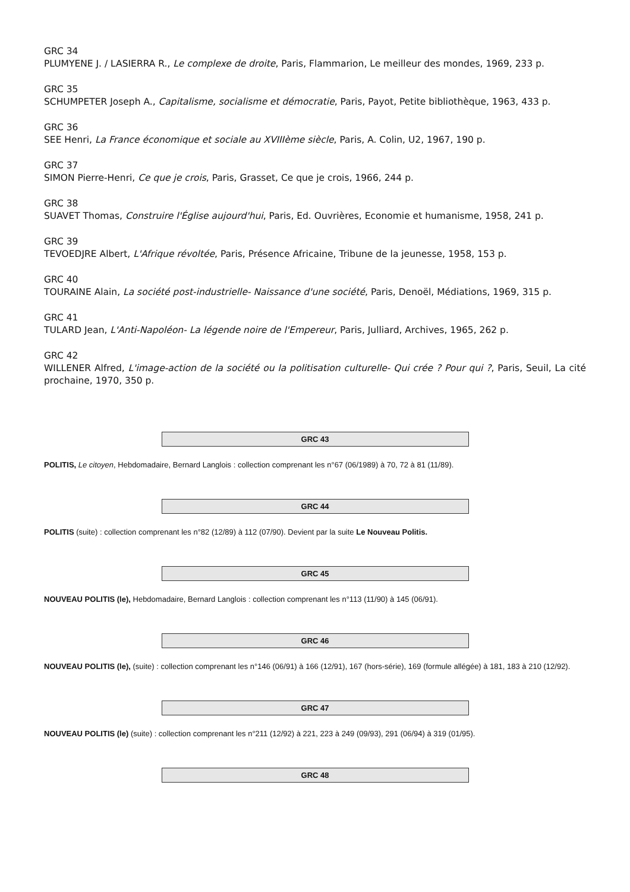GRC 34
PLUMYENE J. / LASIERRA R., Le complexe de droite, Paris, Flammarion, Le meilleur des mondes, 1969, 233 p.
GRC 35
SCHUMPETER Joseph A., Capitalisme, socialisme et démocratie, Paris, Payot, Petite bibliothèque, 1963, 433 p.
GRC 36
SEE Henri, La France économique et sociale au XVIIIème siècle, Paris, A. Colin, U2, 1967, 190 p.
GRC 37
SIMON Pierre-Henri, Ce que je crois, Paris, Grasset, Ce que je crois, 1966, 244 p.
GRC 38
SUAVET Thomas, Construire l'Église aujourd'hui, Paris, Ed. Ouvrières, Economie et humanisme, 1958, 241 p.
GRC 39
TEVOEDJRE Albert, L'Afrique révoltée, Paris, Présence Africaine, Tribune de la jeunesse, 1958, 153 p.
GRC 40
TOURAINE Alain, La société post-industrielle- Naissance d'une société, Paris, Denoël, Médiations, 1969, 315 p.
GRC 41
TULARD Jean, L'Anti-Napoléon- La légende noire de l'Empereur, Paris, Julliard, Archives, 1965, 262 p.
GRC 42
WILLENER Alfred, L'image-action de la société ou la politisation culturelle- Qui crée ? Pour qui ?, Paris, Seuil, La cité prochaine, 1970, 350 p.
GRC 43
POLITIS, Le citoyen, Hebdomadaire, Bernard Langlois : collection comprenant les n°67 (06/1989) à 70, 72 à 81 (11/89).
GRC 44
POLITIS (suite) : collection comprenant les n°82 (12/89) à 112 (07/90). Devient par la suite Le Nouveau Politis.
GRC 45
NOUVEAU POLITIS (le), Hebdomadaire, Bernard Langlois : collection comprenant les n°113 (11/90) à 145 (06/91).
GRC 46
NOUVEAU POLITIS (le), (suite) : collection comprenant les n°146 (06/91) à 166 (12/91), 167 (hors-série), 169 (formule allégée) à 181, 183 à 210 (12/92).
GRC 47
NOUVEAU POLITIS (le) (suite) : collection comprenant les n°211 (12/92) à 221, 223 à 249 (09/93), 291 (06/94) à 319 (01/95).
GRC 48